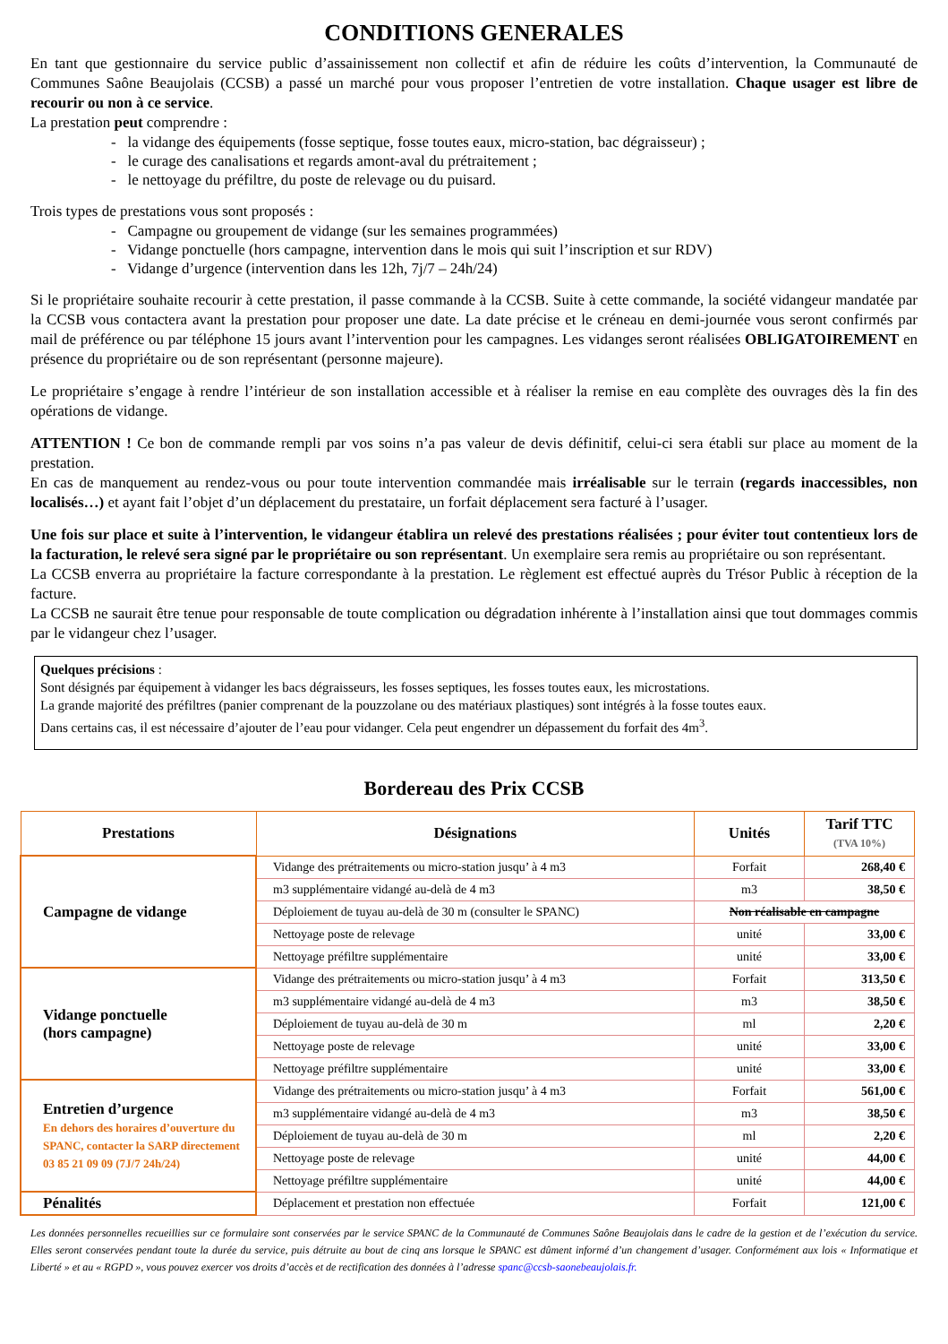CONDITIONS GENERALES
En tant que gestionnaire du service public d’assainissement non collectif et afin de réduire les coûts d’intervention, la Communauté de Communes Saône Beaujolais (CCSB) a passé un marché pour vous proposer l’entretien de votre installation. Chaque usager est libre de recourir ou non à ce service.
La prestation peut comprendre :
- la vidange des équipements (fosse septique, fosse toutes eaux, micro-station, bac dégraisseur) ;
- le curage des canalisations et regards amont-aval du prétraitement ;
- le nettoyage du préfiltre, du poste de relevage ou du puisard.
Trois types de prestations vous sont proposés :
- Campagne ou groupement de vidange (sur les semaines programmées)
- Vidange ponctuelle (hors campagne, intervention dans le mois qui suit l’inscription et sur RDV)
- Vidange d’urgence (intervention dans les 12h, 7j/7 – 24h/24)
Si le propriétaire souhaite recourir à cette prestation, il passe commande à la CCSB. Suite à cette commande, la société vidangeur mandatée par la CCSB vous contactera avant la prestation pour proposer une date. La date précise et le créneau en demi-journée vous seront confirmés par mail de préférence ou par téléphone 15 jours avant l’intervention pour les campagnes. Les vidanges seront réalisées OBLIGATOIREMENT en présence du propriétaire ou de son représentant (personne majeure).
Le propriétaire s’engage à rendre l’intérieur de son installation accessible et à réaliser la remise en eau complète des ouvrages dès la fin des opérations de vidange.
ATTENTION ! Ce bon de commande rempli par vos soins n’a pas valeur de devis définitif, celui-ci sera établi sur place au moment de la prestation.
En cas de manquement au rendez-vous ou pour toute intervention commandée mais irréalisable sur le terrain (regards inaccessibles, non localisés…) et ayant fait l’objet d’un déplacement du prestataire, un forfait déplacement sera facturé à l’usager.
Une fois sur place et suite à l’intervention, le vidangeur établira un relevé des prestations réalisées ; pour éviter tout contentieux lors de la facturation, le relevé sera signé par le propriétaire ou son représentant. Un exemplaire sera remis au propriétaire ou son représentant.
La CCSB enverra au propriétaire la facture correspondante à la prestation. Le règlement est effectué auprès du Trésor Public à réception de la facture.
La CCSB ne saurait être tenue pour responsable de toute complication ou dégradation inhérente à l’installation ainsi que tout dommages commis par le vidangeur chez l’usager.
Quelques précisions :
Sont désignés par équipement à vidanger les bacs dégraisseurs, les fosses septiques, les fosses toutes eaux, les microstations.
La grande majorité des préfiltres (panier comprenant de la pouzzolane ou des matériaux plastiques) sont intégrés à la fosse toutes eaux.
Dans certains cas, il est nécessaire d’ajouter de l’eau pour vidanger. Cela peut engendrer un dépassement du forfait des 4m<sup>3</sup>.
Bordereau des Prix CCSB
| Prestations | Désignations | Unités | Tarif TTC (TVA 10%) |
| --- | --- | --- | --- |
| Campagne de vidange | Vidange des prétraitements ou micro-station jusqu’ à 4 m3 | Forfait | 268,40 € |
| | m3 supplémentaire vidangé au-delà de 4 m3 | m3 | 38,50 € |
| | Déploiement de tuyau au-delà de 30 m (consulter le SPANC) | Non réalisable en campagne | |
| | Nettoyage poste de relevage | unité | 33,00 € |
| | Nettoyage préfiltre supplémentaire | unité | 33,00 € |
| Vidange ponctuelle (hors campagne) | Vidange des prétraitements ou micro-station jusqu’ à 4 m3 | Forfait | 313,50 € |
| | m3 supplémentaire vidangé au-delà de 4 m3 | m3 | 38,50 € |
| | Déploiement de tuyau au-delà de 30 m | ml | 2,20 € |
| | Nettoyage poste de relevage | unité | 33,00 € |
| | Nettoyage préfiltre supplémentaire | unité | 33,00 € |
| Entretien d’urgence En dehors des horaires d’ouverture du SPANC, contacter la SARP directement 03 85 21 09 09 (7J/7 24h/24) | Vidange des prétraitements ou micro-station jusqu’ à 4 m3 | Forfait | 561,00 € |
| | m3 supplémentaire vidangé au-delà de 4 m3 | m3 | 38,50 € |
| | Déploiement de tuyau au-delà de 30 m | ml | 2,20 € |
| | Nettoyage poste de relevage | unité | 44,00 € |
| | Nettoyage préfiltre supplémentaire | unité | 44,00 € |
| Pénalités | Déplacement et prestation non effectuée | Forfait | 121,00 € |
Les données personnelles recueillies sur ce formulaire sont conservées par le service SPANC de la Communauté de Communes Saône Beaujolais dans le cadre de la gestion et de l’exécution du service. Elles seront conservées pendant toute la durée du service, puis détruite au bout de cinq ans lorsque le SPANC est dûment informé d’un changement d’usager. Conformément aux lois « Informatique et Liberté » et au « RGPD », vous pouvez exercer vos droits d’accès et de rectification des données à l’adresse spanc@ccsb-saonebeaujolais.fr.